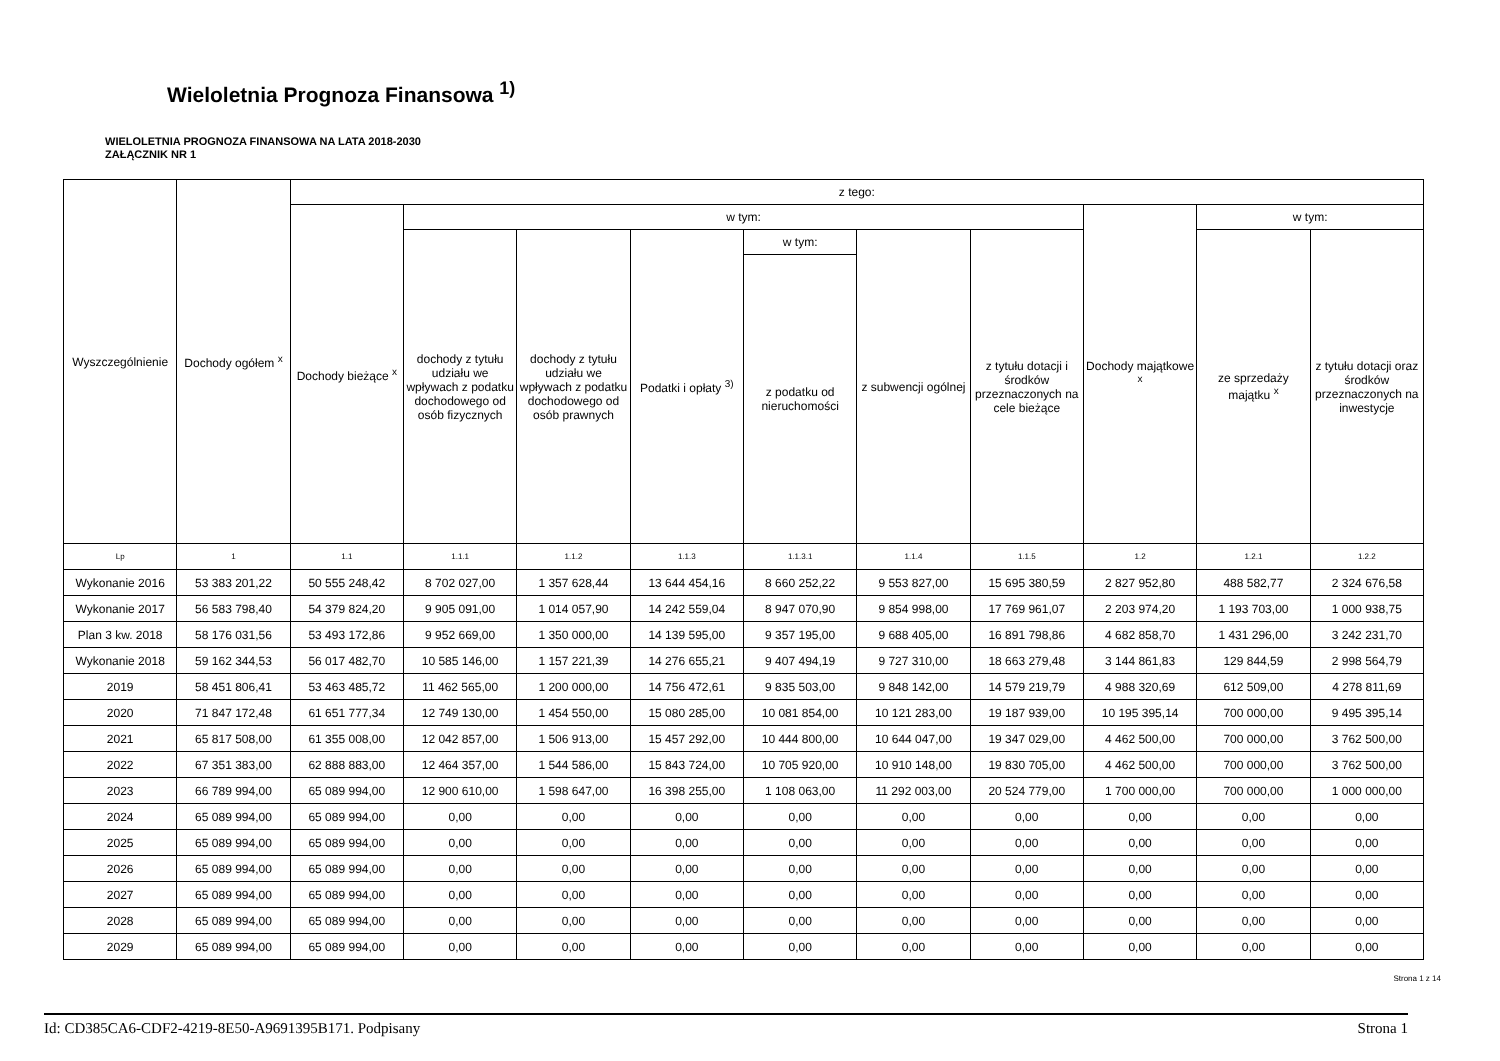Wieloletnia Prognoza Finansowa <sup>1)</sup>
WIELOLETNIA PROGNOZA FINANSOWA NA LATA 2018-2030
ZAŁĄCZNIK NR 1
| Wyszczególnienie | Dochody ogółem <sup>x</sup> | z tego: | | | | | | | | | |
| --- | --- | --- | --- | --- | --- | --- | --- | --- | --- | --- | --- |
| | | Dochody bieżące <sup>x</sup> | w tym: | | | | | | Dochody majątkowe <sup>x</sup> | w tym: | |
| | | | dochody z tytułu udziału we wpływach z podatku dochodowego od osób fizycznych | dochody z tytułu udziału we wpływach z podatku dochodowego od osób prawnych | Podatki i opłaty <sup>3)</sup> | w tym: | z subwencji ogólnej | z tytułu dotacji i środków przeznaczonych na cele bieżące | | ze sprzedaży majątku <sup>x</sup> | z tytułu dotacji oraz środków przeznaczonych na inwestycje |
| | | | | | | z podatku od nieruchomości | | | | | |
| Lp | 1 | 1.1 | 1.1.1 | 1.1.2 | 1.1.3 | 1.1.3.1 | 1.1.4 | 1.1.5 | 1.2 | 1.2.1 | 1.2.2 |
| Wykonanie 2016 | 53 383 201,22 | 50 555 248,42 | 8 702 027,00 | 1 357 628,44 | 13 644 454,16 | 8 660 252,22 | 9 553 827,00 | 15 695 380,59 | 2 827 952,80 | 488 582,77 | 2 324 676,58 |
| Wykonanie 2017 | 56 583 798,40 | 54 379 824,20 | 9 905 091,00 | 1 014 057,90 | 14 242 559,04 | 8 947 070,90 | 9 854 998,00 | 17 769 961,07 | 2 203 974,20 | 1 193 703,00 | 1 000 938,75 |
| Plan 3 kw. 2018 | 58 176 031,56 | 53 493 172,86 | 9 952 669,00 | 1 350 000,00 | 14 139 595,00 | 9 357 195,00 | 9 688 405,00 | 16 891 798,86 | 4 682 858,70 | 1 431 296,00 | 3 242 231,70 |
| Wykonanie 2018 | 59 162 344,53 | 56 017 482,70 | 10 585 146,00 | 1 157 221,39 | 14 276 655,21 | 9 407 494,19 | 9 727 310,00 | 18 663 279,48 | 3 144 861,83 | 129 844,59 | 2 998 564,79 |
| 2019 | 58 451 806,41 | 53 463 485,72 | 11 462 565,00 | 1 200 000,00 | 14 756 472,61 | 9 835 503,00 | 9 848 142,00 | 14 579 219,79 | 4 988 320,69 | 612 509,00 | 4 278 811,69 |
| 2020 | 71 847 172,48 | 61 651 777,34 | 12 749 130,00 | 1 454 550,00 | 15 080 285,00 | 10 081 854,00 | 10 121 283,00 | 19 187 939,00 | 10 195 395,14 | 700 000,00 | 9 495 395,14 |
| 2021 | 65 817 508,00 | 61 355 008,00 | 12 042 857,00 | 1 506 913,00 | 15 457 292,00 | 10 444 800,00 | 10 644 047,00 | 19 347 029,00 | 4 462 500,00 | 700 000,00 | 3 762 500,00 |
| 2022 | 67 351 383,00 | 62 888 883,00 | 12 464 357,00 | 1 544 586,00 | 15 843 724,00 | 10 705 920,00 | 10 910 148,00 | 19 830 705,00 | 4 462 500,00 | 700 000,00 | 3 762 500,00 |
| 2023 | 66 789 994,00 | 65 089 994,00 | 12 900 610,00 | 1 598 647,00 | 16 398 255,00 | 1 108 063,00 | 11 292 003,00 | 20 524 779,00 | 1 700 000,00 | 700 000,00 | 1 000 000,00 |
| 2024 | 65 089 994,00 | 65 089 994,00 | 0,00 | 0,00 | 0,00 | 0,00 | 0,00 | 0,00 | 0,00 | 0,00 | 0,00 |
| 2025 | 65 089 994,00 | 65 089 994,00 | 0,00 | 0,00 | 0,00 | 0,00 | 0,00 | 0,00 | 0,00 | 0,00 | 0,00 |
| 2026 | 65 089 994,00 | 65 089 994,00 | 0,00 | 0,00 | 0,00 | 0,00 | 0,00 | 0,00 | 0,00 | 0,00 | 0,00 |
| 2027 | 65 089 994,00 | 65 089 994,00 | 0,00 | 0,00 | 0,00 | 0,00 | 0,00 | 0,00 | 0,00 | 0,00 | 0,00 |
| 2028 | 65 089 994,00 | 65 089 994,00 | 0,00 | 0,00 | 0,00 | 0,00 | 0,00 | 0,00 | 0,00 | 0,00 | 0,00 |
| 2029 | 65 089 994,00 | 65 089 994,00 | 0,00 | 0,00 | 0,00 | 0,00 | 0,00 | 0,00 | 0,00 | 0,00 | 0,00 |
Strona 1 z 14
Id: CD385CA6-CDF2-4219-8E50-A9691395B171. Podpisany Strona 1